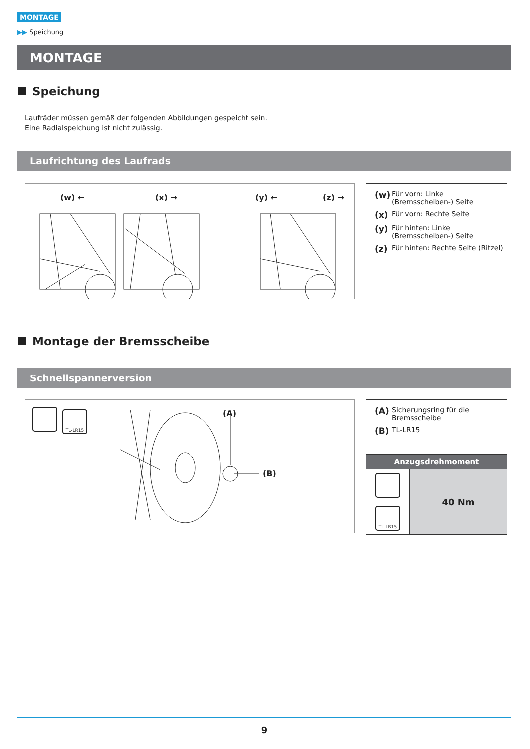MONTAGE
▶▶ Speichung
MONTAGE
Speichung
Laufräder müssen gemäß der folgenden Abbildungen gespeicht sein.
Eine Radialspeichung ist nicht zulässig.
Laufrichtung des Laufrads
(w) ← (x) → (y) ← (z) →
(w) Für vorn: Linke (Bremsscheiben-) Seite
(x) Für vorn: Rechte Seite
(y) Für hinten: Linke (Bremsscheiben-) Seite
(z) Für hinten: Rechte Seite (Ritzel)
Montage der Bremsscheibe
Schnellspannerversion
TL-LR15
(A)
(B)
(A) Sicherungsring für die Bremsscheibe
(B) TL-LR15
| Anzugsdrehmoment | |
| --- | --- |
| TL-LR15 | 40 Nm |
9